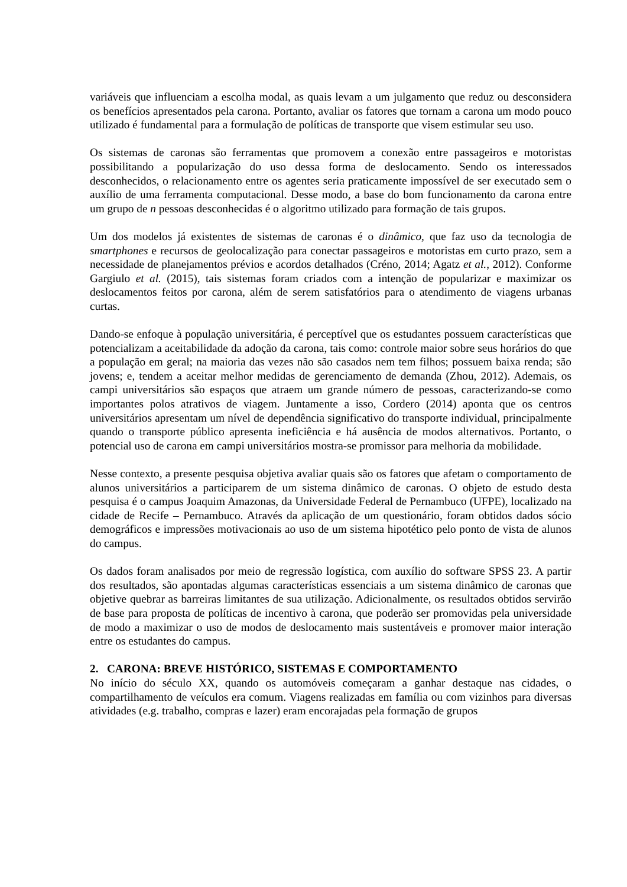variáveis que influenciam a escolha modal, as quais levam a um julgamento que reduz ou desconsidera os benefícios apresentados pela carona. Portanto, avaliar os fatores que tornam a carona um modo pouco utilizado é fundamental para a formulação de políticas de transporte que visem estimular seu uso.
Os sistemas de caronas são ferramentas que promovem a conexão entre passageiros e motoristas possibilitando a popularização do uso dessa forma de deslocamento. Sendo os interessados desconhecidos, o relacionamento entre os agentes seria praticamente impossível de ser executado sem o auxílio de uma ferramenta computacional. Desse modo, a base do bom funcionamento da carona entre um grupo de n pessoas desconhecidas é o algoritmo utilizado para formação de tais grupos.
Um dos modelos já existentes de sistemas de caronas é o dinâmico, que faz uso da tecnologia de smartphones e recursos de geolocalização para conectar passageiros e motoristas em curto prazo, sem a necessidade de planejamentos prévios e acordos detalhados (Créno, 2014; Agatz et al., 2012). Conforme Gargiulo et al. (2015), tais sistemas foram criados com a intenção de popularizar e maximizar os deslocamentos feitos por carona, além de serem satisfatórios para o atendimento de viagens urbanas curtas.
Dando-se enfoque à população universitária, é perceptível que os estudantes possuem características que potencializam a aceitabilidade da adoção da carona, tais como: controle maior sobre seus horários do que a população em geral; na maioria das vezes não são casados nem tem filhos; possuem baixa renda; são jovens; e, tendem a aceitar melhor medidas de gerenciamento de demanda (Zhou, 2012). Ademais, os campi universitários são espaços que atraem um grande número de pessoas, caracterizando-se como importantes polos atrativos de viagem. Juntamente a isso, Cordero (2014) aponta que os centros universitários apresentam um nível de dependência significativo do transporte individual, principalmente quando o transporte público apresenta ineficiência e há ausência de modos alternativos. Portanto, o potencial uso de carona em campi universitários mostra-se promissor para melhoria da mobilidade.
Nesse contexto, a presente pesquisa objetiva avaliar quais são os fatores que afetam o comportamento de alunos universitários a participarem de um sistema dinâmico de caronas. O objeto de estudo desta pesquisa é o campus Joaquim Amazonas, da Universidade Federal de Pernambuco (UFPE), localizado na cidade de Recife – Pernambuco. Através da aplicação de um questionário, foram obtidos dados sócio demográficos e impressões motivacionais ao uso de um sistema hipotético pelo ponto de vista de alunos do campus.
Os dados foram analisados por meio de regressão logística, com auxílio do software SPSS 23. A partir dos resultados, são apontadas algumas características essenciais a um sistema dinâmico de caronas que objetive quebrar as barreiras limitantes de sua utilização. Adicionalmente, os resultados obtidos servirão de base para proposta de políticas de incentivo à carona, que poderão ser promovidas pela universidade de modo a maximizar o uso de modos de deslocamento mais sustentáveis e promover maior interação entre os estudantes do campus.
2. CARONA: BREVE HISTÓRICO, SISTEMAS E COMPORTAMENTO
No início do século XX, quando os automóveis começaram a ganhar destaque nas cidades, o compartilhamento de veículos era comum. Viagens realizadas em família ou com vizinhos para diversas atividades (e.g. trabalho, compras e lazer) eram encorajadas pela formação de grupos